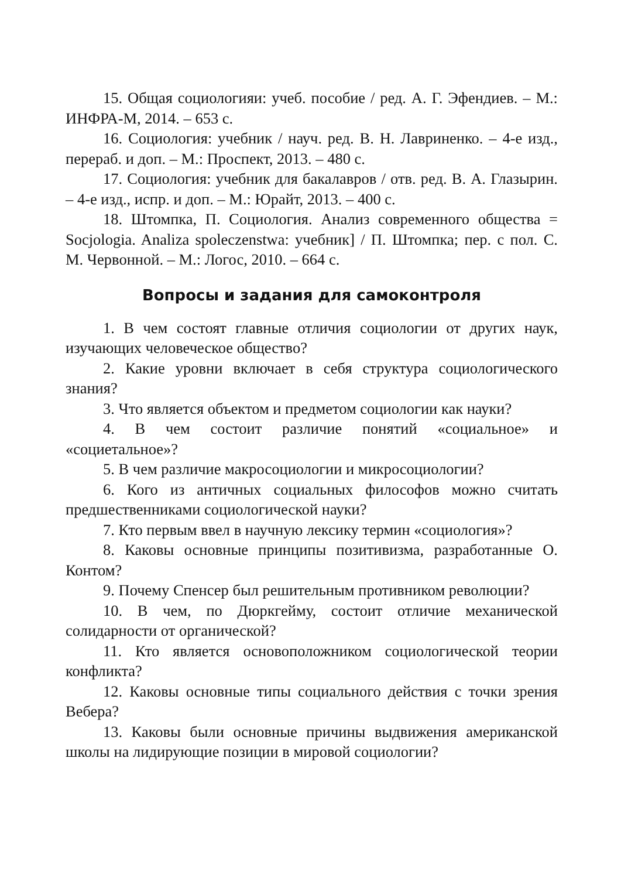15. Общая социологияи: учеб. пособие / ред. А. Г. Эфендиев. – М.: ИНФРА-М, 2014. – 653 с.
16. Социология: учебник / науч. ред. В. Н. Лавриненко. – 4-е изд., перераб. и доп. – М.: Проспект, 2013. – 480 с.
17. Социология: учебник для бакалавров / отв. ред. В. А. Глазырин. – 4-е изд., испр. и доп. – М.: Юрайт, 2013. – 400 с.
18. Штомпка, П. Социология. Анализ современного общества = Socjologia. Analiza spoleczenstwa: учебник] / П. Штомпка; пер. с пол. С. М. Червонной. – М.: Логос, 2010. – 664 с.
Вопросы и задания для самоконтроля
1. В чем состоят главные отличия социологии от других наук, изучающих человеческое общество?
2. Какие уровни включает в себя структура социологического знания?
3. Что является объектом и предметом социологии как науки?
4. В чем состоит различие понятий «социальное» и «социетальное»?
5. В чем различие макросоциологии и микросоциологии?
6. Кого из античных социальных философов можно считать предшественниками социологической науки?
7. Кто первым ввел в научную лексику термин «социология»?
8. Каковы основные принципы позитивизма, разработанные О. Контом?
9. Почему Спенсер был решительным противником революции?
10. В чем, по Дюркгейму, состоит отличие механической солидарности от органической?
11. Кто является основоположником социологической теории конфликта?
12. Каковы основные типы социального действия с точки зрения Вебера?
13. Каковы были основные причины выдвижения американской школы на лидирующие позиции в мировой социологии?